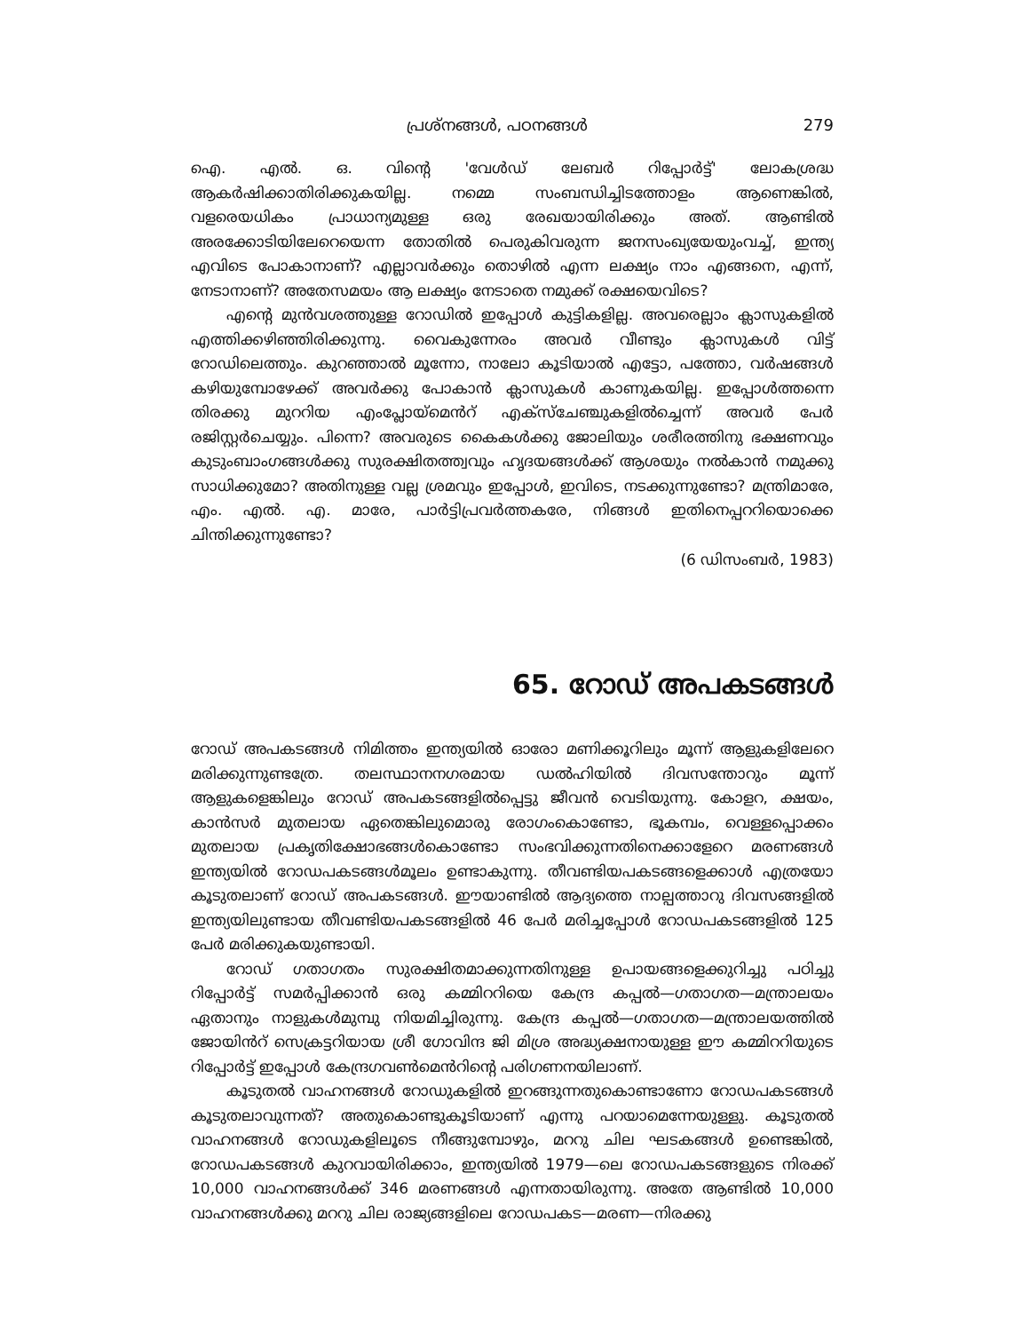പ്രശ്നങ്ങൾ, പഠനങ്ങൾ 279
ഐ. എൽ. ഒ. വിന്റെ 'വേൾഡ് ലേബർ റിപ്പോർട്ട്' ലോകശ്രദ്ധ ആകർഷിക്കാതിരിക്കുകയില്ല. നമ്മെ സംബന്ധിച്ചിടത്തോളം ആണെങ്കിൽ, വളരെയധികം പ്രാധാന്യമുള്ള ഒരു രേഖയായിരിക്കും അത്. ആണ്ടിൽ അരക്കോടിയിലേറെയെന്ന തോതിൽ പെരുകിവരുന്ന ജനസംഖ്യയേയുംവച്ച്, ഇന്ത്യ എവിടെ പോകാനാണ്? എല്ലാവർക്കും തൊഴിൽ എന്ന ലക്ഷ്യം നാം എങ്ങനെ, എന്ന്, നേടാനാണ്? അതേസമയം ആ ലക്ഷ്യം നേടാതെ നമുക്ക് രക്ഷയെവിടെ?
എന്റെ മുൻവശത്തുള്ള റോഡിൽ ഇപ്പോൾ കുട്ടികളില്ല. അവരെല്ലാം ക്ലാസുകളിൽ എത്തിക്കഴിഞ്ഞിരിക്കുന്നു. വൈകുന്നേരം അവർ വീണ്ടും ക്ലാസുകൾ വിട്ട് റോഡിലെത്തും. കുറഞ്ഞാൽ മൂന്നോ, നാലോ കൂടിയാൽ എട്ടോ, പത്തോ, വർഷങ്ങൾ കഴിയുമ്പോഴേക്ക് അവർക്കു പോകാൻ ക്ലാസുകൾ കാണുകയില്ല. ഇപ്പോൾത്തന്നെ തിരക്കു മുററിയ എംപ്ലോയ്മെൻറ് എക്സ്ചേഞ്ചുകളിൽച്ചെന്ന് അവർ പേർ രജിസ്റ്റർചെയ്യും. പിന്നെ? അവരുടെ കൈകൾക്കു ജോലിയും ശരീരത്തിനു ഭക്ഷണവും കുടുംബാംഗങ്ങൾക്കു സുരക്ഷിതത്ത്വവും ഹൃദയങ്ങൾക്ക് ആശയും നൽകാൻ നമുക്കു സാധിക്കുമോ? അതിനുള്ള വല്ല ശ്രമവും ഇപ്പോൾ, ഇവിടെ, നടക്കുന്നുണ്ടോ? മന്ത്രിമാരേ, എം. എൽ. എ. മാരേ, പാർട്ടിപ്രവർത്തകരേ, നിങ്ങൾ ഇതിനെപ്പററിയൊക്കെ ചിന്തിക്കുന്നുണ്ടോ?
(6 ഡിസംബർ, 1983)
65. റോഡ് അപകടങ്ങൾ
റോഡ് അപകടങ്ങൾ നിമിത്തം ഇന്ത്യയിൽ ഓരോ മണിക്കൂറിലും മൂന്ന് ആളുകളിലേറെ മരിക്കുന്നുണ്ടത്രേ. തലസ്ഥാനനഗരമായ ഡൽഹിയിൽ ദിവസന്തോറും മൂന്ന് ആളുകളെങ്കിലും റോഡ് അപകടങ്ങളിൽപ്പെട്ടു ജീവൻ വെടിയുന്നു. കോളറ, ക്ഷയം, കാൻസർ മുതലായ ഏതെങ്കിലുമൊരു രോഗംകൊണ്ടോ, ഭൂകമ്പം, വെള്ളപ്പൊക്കം മുതലായ പ്രകൃതിക്ഷോഭങ്ങൾകൊണ്ടോ സംഭവിക്കുന്നതിനെക്കാളേറെ മരണങ്ങൾ ഇന്ത്യയിൽ റോഡപകടങ്ങൾമൂലം ഉണ്ടാകുന്നു. തീവണ്ടിയപകടങ്ങളെക്കാൾ എത്രയോ കൂടുതലാണ് റോഡ് അപകടങ്ങൾ. ഈയാണ്ടിൽ ആദ്യത്തെ നാല്പത്താറു ദിവസങ്ങളിൽ ഇന്ത്യയിലുണ്ടായ തീവണ്ടിയപകടങ്ങളിൽ 46 പേർ മരിച്ചപ്പോൾ റോഡപകടങ്ങളിൽ 125 പേർ മരിക്കുകയുണ്ടായി.
റോഡ് ഗതാഗതം സുരക്ഷിതമാക്കുന്നതിനുള്ള ഉപായങ്ങളെക്കുറിച്ചു പഠിച്ചു റിപ്പോർട്ട് സമർപ്പിക്കാൻ ഒരു കമ്മിററിയെ കേന്ദ്ര കപ്പൽ—ഗതാഗത—മന്ത്രാലയം ഏതാനും നാളുകൾമുമ്പു നിയമിച്ചിരുന്നു. കേന്ദ്ര കപ്പൽ—ഗതാഗത—മന്ത്രാലയത്തിൽ ജോയിൻറ് സെക്രട്ടറിയായ ശ്രീ ഗോവിന്ദ ജി മിശ്ര അദ്ധ്യക്ഷനായുള്ള ഈ കമ്മിററിയുടെ റിപ്പോർട്ട് ഇപ്പോൾ കേന്ദ്രഗവൺമെൻറിന്റെ പരിഗണനയിലാണ്.
കൂടുതൽ വാഹനങ്ങൾ റോഡുകളിൽ ഇറങ്ങുന്നതുകൊണ്ടാണോ റോഡപകടങ്ങൾ കൂടുതലാവുന്നത്? അതുകൊണ്ടുകൂടിയാണ് എന്നു പറയാമെന്നേയുള്ളു. കൂടുതൽ വാഹനങ്ങൾ റോഡുകളിലൂടെ നീങ്ങുമ്പോഴും, മററു ചില ഘടകങ്ങൾ ഉണ്ടെങ്കിൽ, റോഡപകടങ്ങൾ കുറവായിരിക്കാം, ഇന്ത്യയിൽ 1979—ലെ റോഡപകടങ്ങളുടെ നിരക്ക് 10,000 വാഹനങ്ങൾക്ക് 346 മരണങ്ങൾ എന്നതായിരുന്നു. അതേ ആണ്ടിൽ 10,000 വാഹനങ്ങൾക്കു മററു ചില രാജ്യങ്ങളിലെ റോഡപകട—മരണ—നിരക്കു